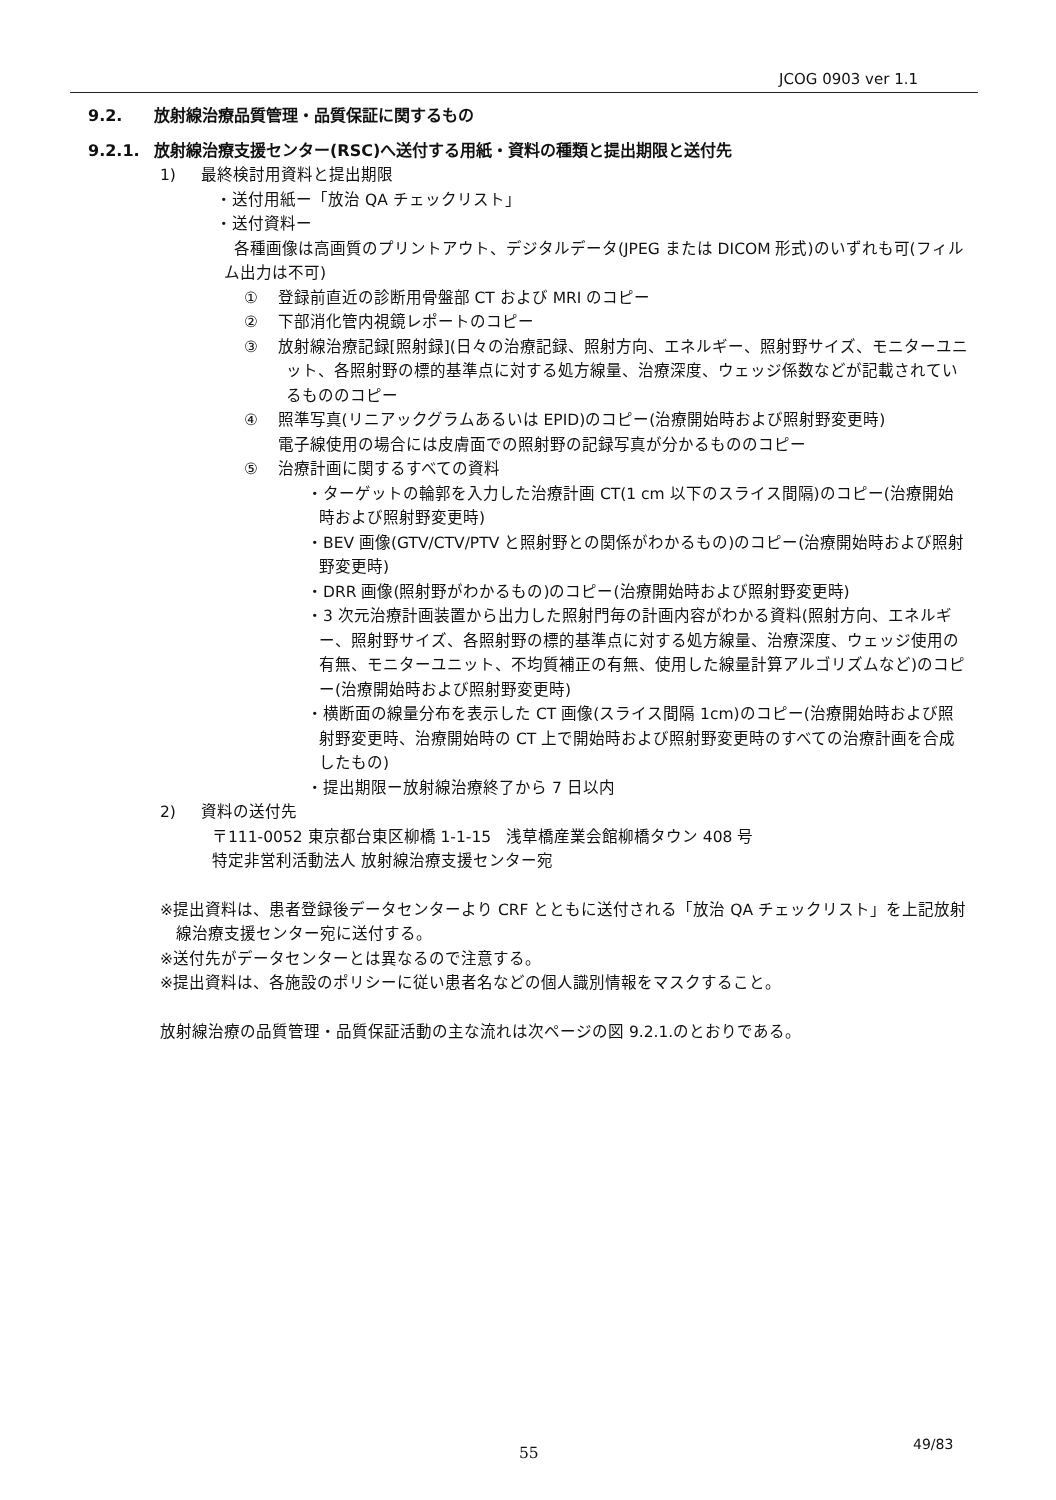JCOG 0903 ver 1.1
9.2. 放射線治療品質管理・品質保証に関するもの
9.2.1. 放射線治療支援センター(RSC)へ送付する用紙・資料の種類と提出期限と送付先
1) 最終検討用資料と提出期限
・送付用紙ー「放治 QA チェックリスト」
・送付資料ー
各種画像は高画質のプリントアウト、デジタルデータ(JPEG または DICOM 形式)のいずれも可(フィルム出力は不可)
① 登録前直近の診断用骨盤部 CT および MRI のコピー
② 下部消化管内視鏡レポートのコピー
③ 放射線治療記録[照射録](日々の治療記録、照射方向、エネルギー、照射野サイズ、モニターユニット、各照射野の標的基準点に対する処方線量、治療深度、ウェッジ係数などが記載されているもののコピー
④ 照準写真(リニアックグラムあるいは EPID)のコピー(治療開始時および照射野変更時)
電子線使用の場合には皮膚面での照射野の記録写真が分かるもののコピー
⑤ 治療計画に関するすべての資料
・ターゲットの輪郭を入力した治療計画 CT(1 cm 以下のスライス間隔)のコピー(治療開始時および照射野変更時)
・BEV 画像(GTV/CTV/PTV と照射野との関係がわかるもの)のコピー(治療開始時および照射野変更時)
・DRR 画像(照射野がわかるもの)のコピー(治療開始時および照射野変更時)
・3 次元治療計画装置から出力した照射門毎の計画内容がわかる資料(照射方向、エネルギー、照射野サイズ、各照射野の標的基準点に対する処方線量、治療深度、ウェッジ使用の有無、モニターユニット、不均質補正の有無、使用した線量計算アルゴリズムなど)のコピー(治療開始時および照射野変更時)
・横断面の線量分布を表示した CT 画像(スライス間隔 1cm)のコピー(治療開始時および照射野変更時、治療開始時の CT 上で開始時および照射野変更時のすべての治療計画を合成したもの)
・提出期限ー放射線治療終了から 7 日以内
2) 資料の送付先
〒111-0052 東京都台東区柳橋 1-1-15 浅草橋産業会館柳橋タウン 408 号
特定非営利活動法人 放射線治療支援センター宛
※提出資料は、患者登録後データセンターより CRF とともに送付される「放治 QA チェックリスト」を上記放射線治療支援センター宛に送付する。
※送付先がデータセンターとは異なるので注意する。
※提出資料は、各施設のポリシーに従い患者名などの個人識別情報をマスクすること。
放射線治療の品質管理・品質保証活動の主な流れは次ページの図 9.2.1.のとおりである。
49/83
55